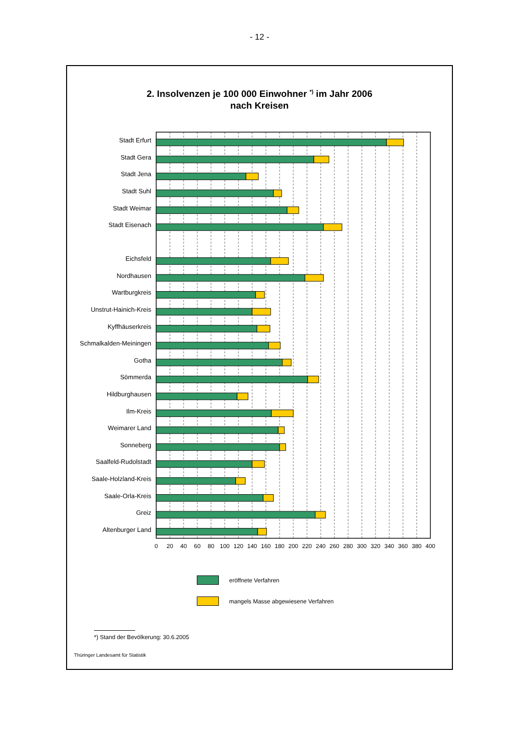- 12 -
2. Insolvenzen je 100 000 Einwohner <sup>*)</sup> im Jahr 2006
nach Kreisen
Stadt Erfurt
Stadt Gera
Stadt Jena
Stadt Suhl
Stadt Weimar
Stadt Eisenach
Eichsfeld
Nordhausen
Wartburgkreis
Unstrut-Hainich-Kreis
Kyffhäuserkreis
Schmalkalden-Meiningen
Gotha
Sömmerda
Hildburghausen
Ilm-Kreis
Weimarer Land
Sonneberg
Saalfeld-Rudolstadt
Saale-Holzland-Kreis
Saale-Orla-Kreis
Greiz
Altenburger Land
0
20
40
60
80
100
120
140
160
180
200
220
240
260
280
300
320
340
360
380
400
eröffnete Verfahren
mangels Masse abgewiesene Verfahren
*) Stand der Bevölkerung: 30.6.2005
Thüringer Landesamt für Statistik